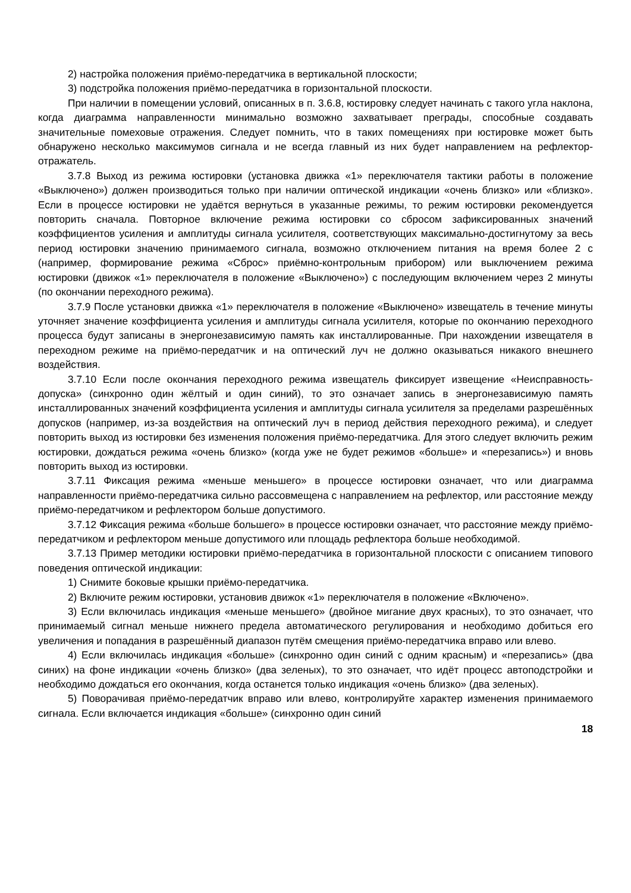2) настройка положения приёмо-передатчика в вертикальной плоскости;
3) подстройка положения приёмо-передатчика в горизонтальной плоскости.
При наличии в помещении условий, описанных в п. 3.6.8, юстировку следует начинать с такого угла наклона, когда диаграмма направленности минимально возможно захватывает преграды, способные создавать значительные помеховые отражения. Следует помнить, что в таких помещениях при юстировке может быть обнаружено несколько максимумов сигнала и не всегда главный из них будет направлением на рефлектор-отражатель.
3.7.8 Выход из режима юстировки (установка движка «1» переключателя тактики работы в положение «Выключено») должен производиться только при наличии оптической индикации «очень близко» или «близко». Если в процессе юстировки не удаётся вернуться в указанные режимы, то режим юстировки рекомендуется повторить сначала. Повторное включение режима юстировки со сбросом зафиксированных значений коэффициентов усиления и амплитуды сигнала усилителя, соответствующих максимально-достигнутому за весь период юстировки значению принимаемого сигнала, возможно отключением питания на время более 2 с (например, формирование режима «Сброс» приёмно-контрольным прибором) или выключением режима юстировки (движок «1» переключателя в положение «Выключено») с последующим включением через 2 минуты (по окончании переходного режима).
3.7.9 После установки движка «1» переключателя в положение «Выключено» извещатель в течение минуты уточняет значение коэффициента усиления и амплитуды сигнала усилителя, которые по окончанию переходного процесса будут записаны в энергонезависимую память как инсталлированные. При нахождении извещателя в переходном режиме на приёмо-передатчик и на оптический луч не должно оказываться никакого внешнего воздействия.
3.7.10 Если после окончания переходного режима извещатель фиксирует извещение «Неисправность-допуска» (синхронно один жёлтый и один синий), то это означает запись в энергонезависимую память инсталлированных значений коэффициента усиления и амплитуды сигнала усилителя за пределами разрешённых допусков (например, из-за воздействия на оптический луч в период действия переходного режима), и следует повторить выход из юстировки без изменения положения приёмо-передатчика. Для этого следует включить режим юстировки, дождаться режима «очень близко» (когда уже не будет режимов «больше» и «перезапись») и вновь повторить выход из юстировки.
3.7.11 Фиксация режима «меньше меньшего» в процессе юстировки означает, что или диаграмма направленности приёмо-передатчика сильно рассовмещена с направлением на рефлектор, или расстояние между приёмо-передатчиком и рефлектором больше допустимого.
3.7.12 Фиксация режима «больше большего» в процессе юстировки означает, что расстояние между приёмо-передатчиком и рефлектором меньше допустимого или площадь рефлектора больше необходимой.
3.7.13 Пример методики юстировки приёмо-передатчика в горизонтальной плоскости с описанием типового поведения оптической индикации:
1) Снимите боковые крышки приёмо-передатчика.
2) Включите режим юстировки, установив движок «1» переключателя в положение «Включено».
3) Если включилась индикация «меньше меньшего» (двойное мигание двух красных), то это означает, что принимаемый сигнал меньше нижнего предела автоматического регулирования и необходимо добиться его увеличения и попадания в разрешённый диапазон путём смещения приёмо-передатчика вправо или влево.
4) Если включилась индикация «больше» (синхронно один синий с одним красным) и «перезапись» (два синих) на фоне индикации «очень близко» (два зеленых), то это означает, что идёт процесс автоподстройки и необходимо дождаться его окончания, когда останется только индикация «очень близко» (два зеленых).
5) Поворачивая приёмо-передатчик вправо или влево, контролируйте характер изменения принимаемого сигнала. Если включается индикация «больше» (синхронно один синий
18